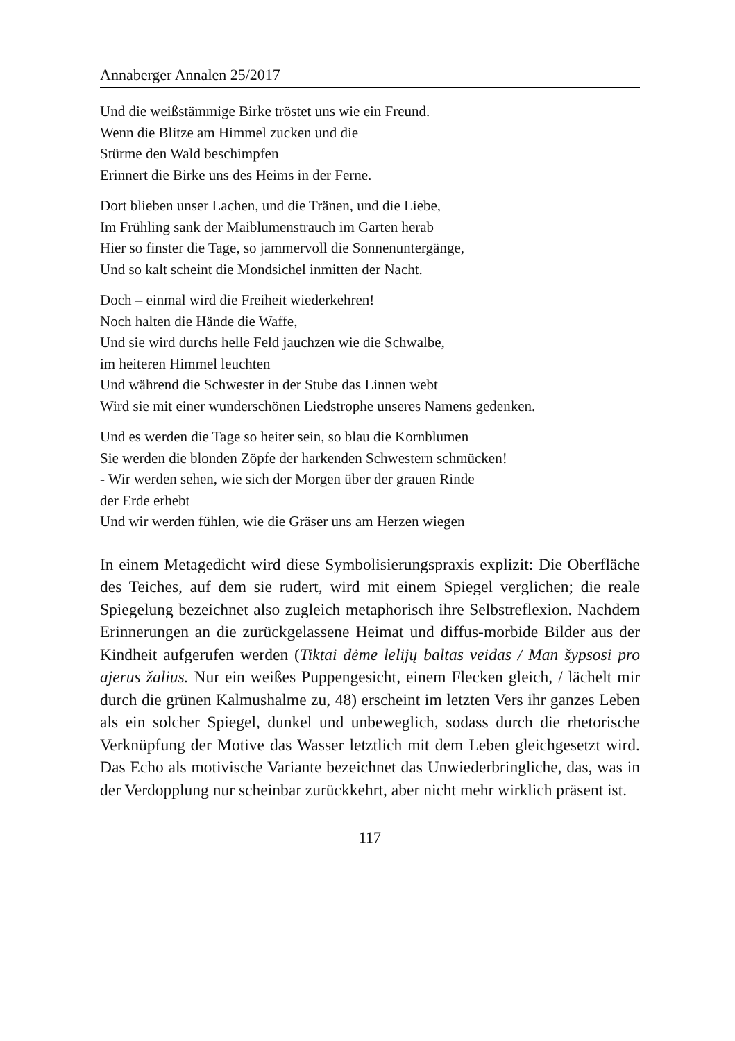Annaberger Annalen 25/2017
Und die weißstämmige Birke tröstet uns wie ein Freund.
Wenn die Blitze am Himmel zucken und die
Stürme den Wald beschimpfen
Erinnert die Birke uns des Heims in der Ferne.
Dort blieben unser Lachen, und die Tränen, und die Liebe,
Im Frühling sank der Maiblumenstrauch im Garten herab
Hier so finster die Tage, so jammervoll die Sonnenuntergänge,
Und so kalt scheint die Mondsichel inmitten der Nacht.
Doch – einmal wird die Freiheit wiederkehren!
Noch halten die Hände die Waffe,
Und sie wird durchs helle Feld jauchzen wie die Schwalbe,
im heiteren Himmel leuchten
Und während die Schwester in der Stube das Linnen webt
Wird sie mit einer wunderschönen Liedstrophe unseres Namens gedenken.
Und es werden die Tage so heiter sein, so blau die Kornblumen
Sie werden die blonden Zöpfe der harkenden Schwestern schmücken!
- Wir werden sehen, wie sich der Morgen über der grauen Rinde
der Erde erhebt
Und wir werden fühlen, wie die Gräser uns am Herzen wiegen
In einem Metagedicht wird diese Symbolisierungspraxis explizit: Die Oberfläche des Teiches, auf dem sie rudert, wird mit einem Spiegel verglichen; die reale Spiegelung bezeichnet also zugleich metaphorisch ihre Selbstreflexion. Nachdem Erinnerungen an die zurückgelassene Heimat und diffus-morbide Bilder aus der Kindheit aufgerufen werden (Tiktai dėme lelijų baltas veidas / Man šypsosi pro ajerus žalius. Nur ein weißes Puppengesicht, einem Flecken gleich, / lächelt mir durch die grünen Kalmushalme zu, 48) erscheint im letzten Vers ihr ganzes Leben als ein solcher Spiegel, dunkel und unbeweglich, sodass durch die rhetorische Verknüpfung der Motive das Wasser letztlich mit dem Leben gleichgesetzt wird. Das Echo als motivische Variante bezeichnet das Unwiederbringliche, das, was in der Verdopplung nur scheinbar zurückkehrt, aber nicht mehr wirklich präsent ist.
117